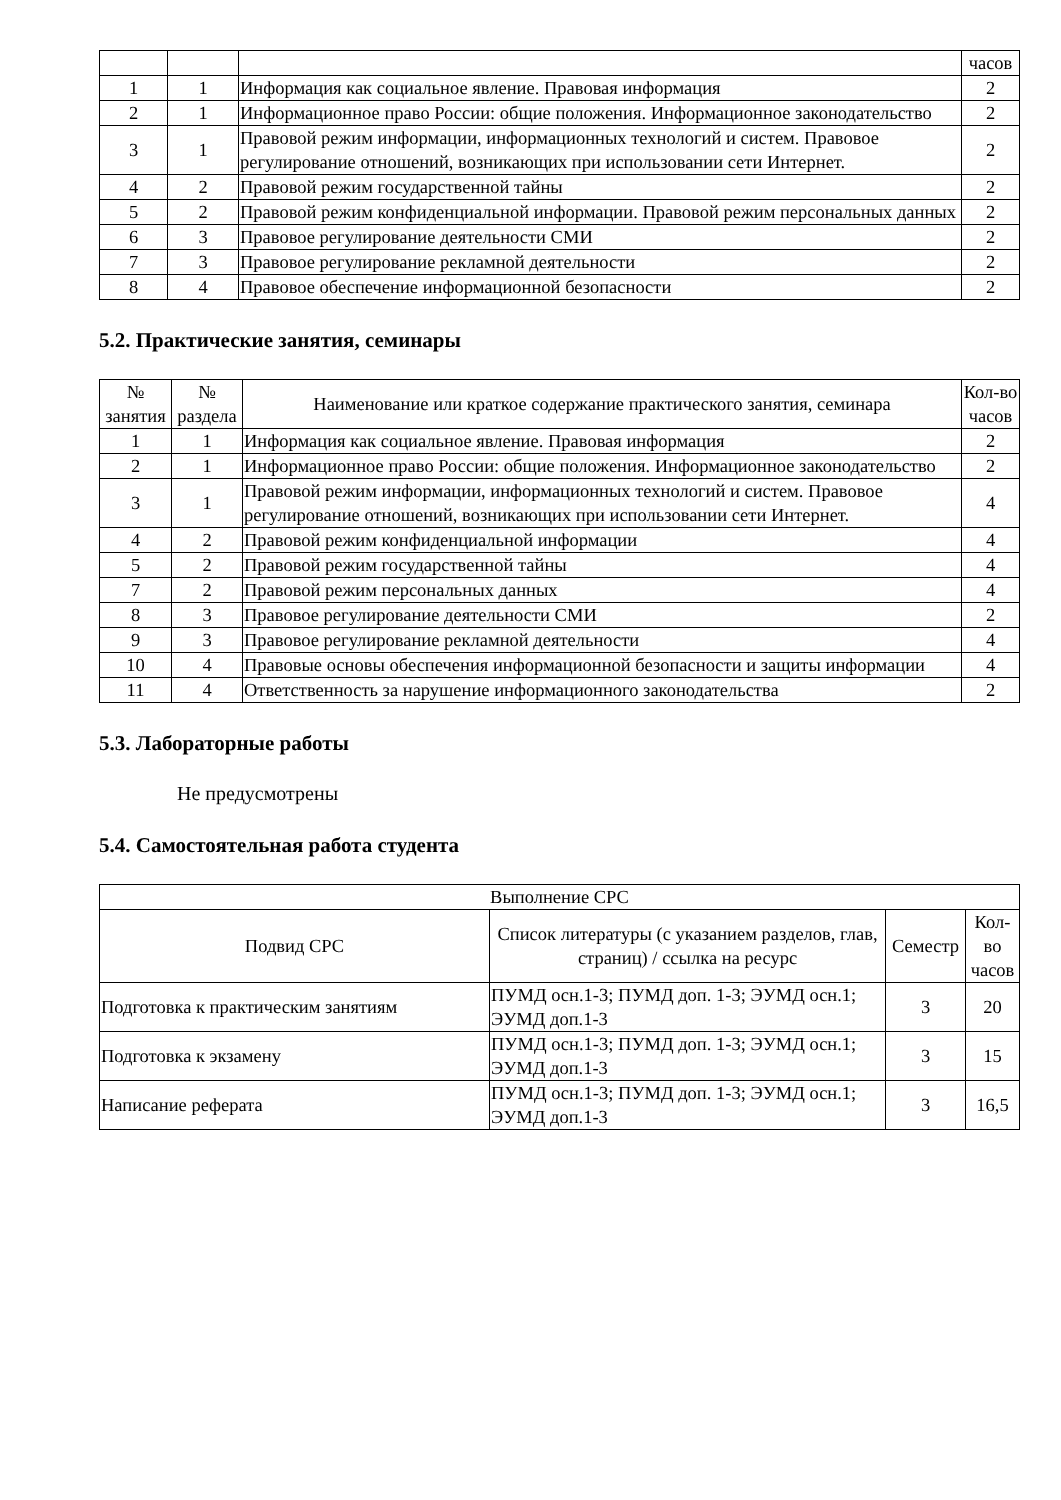| | | | часов |
| 1 | 1 | Информация как социальное явление. Правовая информация | 2 |
| 2 | 1 | Информационное право России: общие положения. Информационное законодательство | 2 |
| 3 | 1 | Правовой режим информации, информационных технологий и систем. Правовое регулирование отношений, возникающих при использовании сети Интернет. | 2 |
| 4 | 2 | Правовой режим государственной тайны | 2 |
| 5 | 2 | Правовой режим конфиденциальной информации. Правовой режим персональных данных | 2 |
| 6 | 3 | Правовое регулирование деятельности СМИ | 2 |
| 7 | 3 | Правовое регулирование рекламной деятельности | 2 |
| 8 | 4 | Правовое обеспечение информационной безопасности | 2 |
5.2. Практические занятия, семинары
| № занятия | № раздела | Наименование или краткое содержание практического занятия, семинара | Кол-во часов |
| --- | --- | --- | --- |
| 1 | 1 | Информация как социальное явление. Правовая информация | 2 |
| 2 | 1 | Информационное право России: общие положения. Информационное законодательство | 2 |
| 3 | 1 | Правовой режим информации, информационных технологий и систем. Правовое регулирование отношений, возникающих при использовании сети Интернет. | 4 |
| 4 | 2 | Правовой режим конфиденциальной информации | 4 |
| 5 | 2 | Правовой режим государственной тайны | 4 |
| 7 | 2 | Правовой режим персональных данных | 4 |
| 8 | 3 | Правовое регулирование деятельности СМИ | 2 |
| 9 | 3 | Правовое регулирование рекламной деятельности | 4 |
| 10 | 4 | Правовые основы обеспечения информационной безопасности и защиты информации | 4 |
| 11 | 4 | Ответственность за нарушение информационного законодательства | 2 |
5.3. Лабораторные работы
Не предусмотрены
5.4. Самостоятельная работа студента
| Выполнение СРС | | | |
| --- | --- | --- | --- |
| Подвид СРС | Список литературы (с указанием разделов, глав, страниц) / ссылка на ресурс | Семестр | Кол-во часов |
| Подготовка к практическим занятиям | ПУМД осн.1-3; ПУМД доп. 1-3; ЭУМД осн.1; ЭУМД доп.1-3 | 3 | 20 |
| Подготовка к экзамену | ПУМД осн.1-3; ПУМД доп. 1-3; ЭУМД осн.1; ЭУМД доп.1-3 | 3 | 15 |
| Написание реферата | ПУМД осн.1-3; ПУМД доп. 1-3; ЭУМД осн.1; ЭУМД доп.1-3 | 3 | 16,5 |